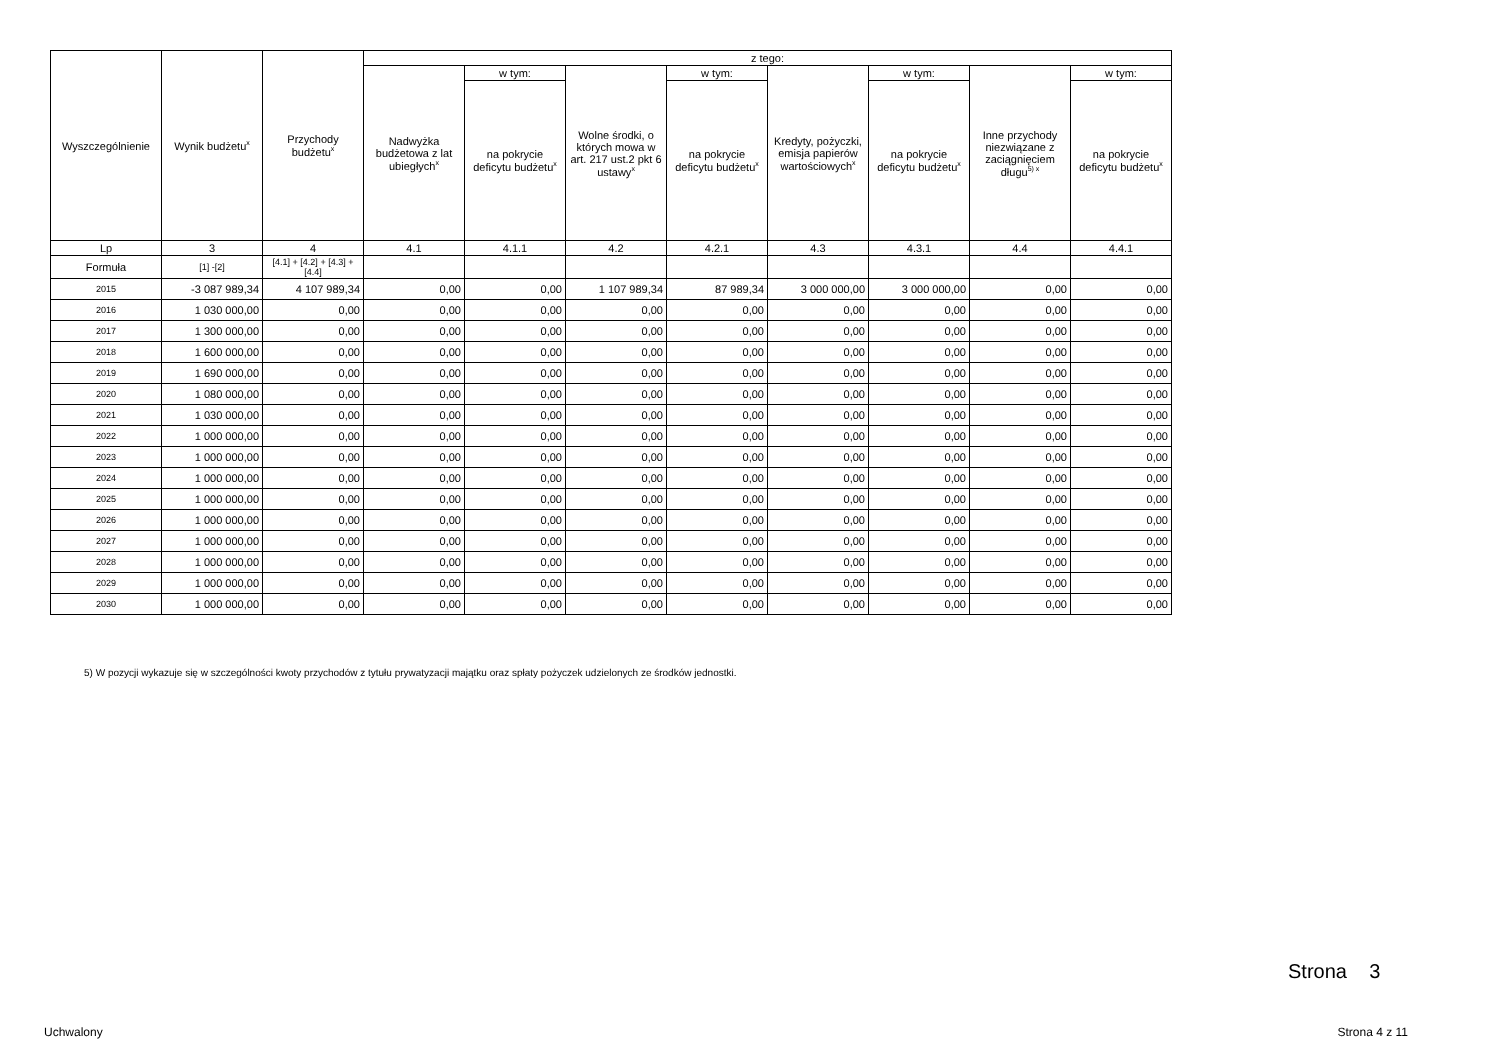| Wyszczególnienie | Wynik budżetu<sup>x</sup> | Przychody budżetu<sup>x</sup> | z tego: | | | | | | | |
| --- | --- | --- | --- | --- | --- | --- | --- | --- | --- | --- |
| | | | Nadwyżka budżetowa z lat ubiegłych<sup>x</sup> | w tym: | Wolne środki, o których mowa w art. 217 ust.2 pkt 6 ustawy<sup>x</sup> | w tym: | Kredyty, pożyczki, emisja papierów wartościowych<sup>x</sup> | w tym: | Inne przychody niezwiązane z zaciągnięciem długu<sup>5) x</sup> | w tym: |
| | | | | na pokrycie deficytu budżetu<sup>x</sup> | | na pokrycie deficytu budżetu<sup>x</sup> | | na pokrycie deficytu budżetu<sup>x</sup> | | na pokrycie deficytu budżetu<sup>x</sup> |
| Lp | 3 | 4 | 4.1 | 4.1.1 | 4.2 | 4.2.1 | 4.3 | 4.3.1 | 4.4 | 4.4.1 |
| Formuła | [1] -[2] | [4.1] + [4.2] + [4.3] + [4.4] | | | | | | | | |
| 2015 | -3 087 989,34 | 4 107 989,34 | 0,00 | 0,00 | 1 107 989,34 | 87 989,34 | 3 000 000,00 | 3 000 000,00 | 0,00 | 0,00 |
| 2016 | 1 030 000,00 | 0,00 | 0,00 | 0,00 | 0,00 | 0,00 | 0,00 | 0,00 | 0,00 | 0,00 |
| 2017 | 1 300 000,00 | 0,00 | 0,00 | 0,00 | 0,00 | 0,00 | 0,00 | 0,00 | 0,00 | 0,00 |
| 2018 | 1 600 000,00 | 0,00 | 0,00 | 0,00 | 0,00 | 0,00 | 0,00 | 0,00 | 0,00 | 0,00 |
| 2019 | 1 690 000,00 | 0,00 | 0,00 | 0,00 | 0,00 | 0,00 | 0,00 | 0,00 | 0,00 | 0,00 |
| 2020 | 1 080 000,00 | 0,00 | 0,00 | 0,00 | 0,00 | 0,00 | 0,00 | 0,00 | 0,00 | 0,00 |
| 2021 | 1 030 000,00 | 0,00 | 0,00 | 0,00 | 0,00 | 0,00 | 0,00 | 0,00 | 0,00 | 0,00 |
| 2022 | 1 000 000,00 | 0,00 | 0,00 | 0,00 | 0,00 | 0,00 | 0,00 | 0,00 | 0,00 | 0,00 |
| 2023 | 1 000 000,00 | 0,00 | 0,00 | 0,00 | 0,00 | 0,00 | 0,00 | 0,00 | 0,00 | 0,00 |
| 2024 | 1 000 000,00 | 0,00 | 0,00 | 0,00 | 0,00 | 0,00 | 0,00 | 0,00 | 0,00 | 0,00 |
| 2025 | 1 000 000,00 | 0,00 | 0,00 | 0,00 | 0,00 | 0,00 | 0,00 | 0,00 | 0,00 | 0,00 |
| 2026 | 1 000 000,00 | 0,00 | 0,00 | 0,00 | 0,00 | 0,00 | 0,00 | 0,00 | 0,00 | 0,00 |
| 2027 | 1 000 000,00 | 0,00 | 0,00 | 0,00 | 0,00 | 0,00 | 0,00 | 0,00 | 0,00 | 0,00 |
| 2028 | 1 000 000,00 | 0,00 | 0,00 | 0,00 | 0,00 | 0,00 | 0,00 | 0,00 | 0,00 | 0,00 |
| 2029 | 1 000 000,00 | 0,00 | 0,00 | 0,00 | 0,00 | 0,00 | 0,00 | 0,00 | 0,00 | 0,00 |
| 2030 | 1 000 000,00 | 0,00 | 0,00 | 0,00 | 0,00 | 0,00 | 0,00 | 0,00 | 0,00 | 0,00 |
5) W pozycji wykazuje się w szczególności kwoty przychodów z tytułu prywatyzacji majątku oraz spłaty pożyczek udzielonych ze środków jednostki.
Strona 3
Uchwalony Strona 4 z 11